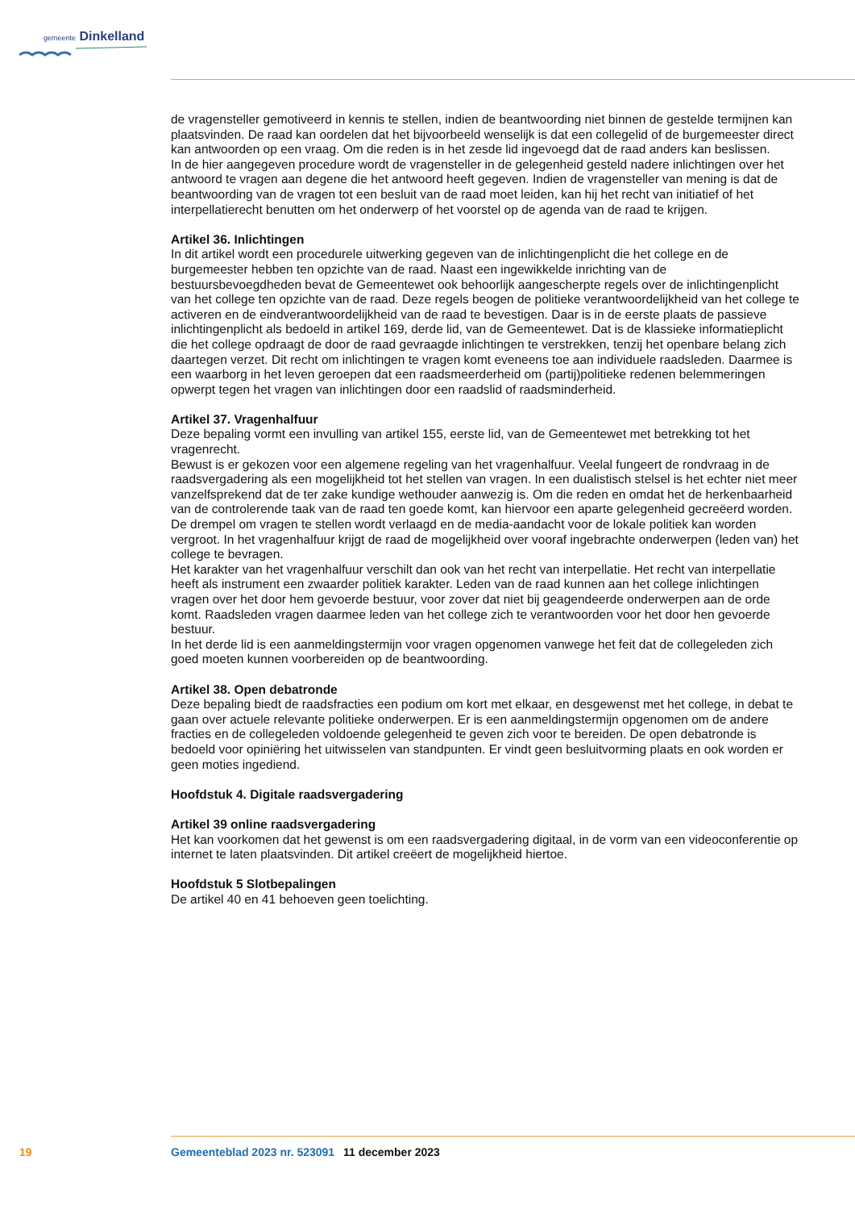gemeente Dinkelland
de vragensteller gemotiveerd in kennis te stellen, indien de beantwoording niet binnen de gestelde termijnen kan plaatsvinden. De raad kan oordelen dat het bijvoorbeeld wenselijk is dat een collegelid of de burgemeester direct kan antwoorden op een vraag. Om die reden is in het zesde lid ingevoegd dat de raad anders kan beslissen.
In de hier aangegeven procedure wordt de vragensteller in de gelegenheid gesteld nadere inlichtingen over het antwoord te vragen aan degene die het antwoord heeft gegeven. Indien de vragensteller van mening is dat de beantwoording van de vragen tot een besluit van de raad moet leiden, kan hij het recht van initiatief of het interpellatierecht benutten om het onderwerp of het voorstel op de agenda van de raad te krijgen.
Artikel 36. Inlichtingen
In dit artikel wordt een procedurele uitwerking gegeven van de inlichtingenplicht die het college en de burgemeester hebben ten opzichte van de raad. Naast een ingewikkelde inrichting van de bestuursbevoegdheden bevat de Gemeentewet ook behoorlijk aangescherpte regels over de inlichtingenplicht van het college ten opzichte van de raad. Deze regels beogen de politieke verantwoordelijkheid van het college te activeren en de eindverantwoordelijkheid van de raad te bevestigen. Daar is in de eerste plaats de passieve inlichtingenplicht als bedoeld in artikel 169, derde lid, van de Gemeentewet. Dat is de klassieke informatieplicht die het college opdraagt de door de raad gevraagde inlichtingen te verstrekken, tenzij het openbare belang zich daartegen verzet. Dit recht om inlichtingen te vragen komt eveneens toe aan individuele raadsleden. Daarmee is een waarborg in het leven geroepen dat een raadsmeerderheid om (partij)politieke redenen belemmeringen opwerpt tegen het vragen van inlichtingen door een raadslid of raadsminderheid.
Artikel 37. Vragenhalfuur
Deze bepaling vormt een invulling van artikel 155, eerste lid, van de Gemeentewet met betrekking tot het vragenrecht.
Bewust is er gekozen voor een algemene regeling van het vragenhalfuur. Veelal fungeert de rondvraag in de raadsvergadering als een mogelijkheid tot het stellen van vragen. In een dualistisch stelsel is het echter niet meer vanzelfsprekend dat de ter zake kundige wethouder aanwezig is. Om die reden en omdat het de herkenbaarheid van de controlerende taak van de raad ten goede komt, kan hiervoor een aparte gelegenheid gecreëerd worden. De drempel om vragen te stellen wordt verlaagd en de media-aandacht voor de lokale politiek kan worden vergroot. In het vragenhalfuur krijgt de raad de mogelijkheid over vooraf ingebrachte onderwerpen (leden van) het college te bevragen.
Het karakter van het vragenhalfuur verschilt dan ook van het recht van interpellatie. Het recht van interpellatie heeft als instrument een zwaarder politiek karakter. Leden van de raad kunnen aan het college inlichtingen vragen over het door hem gevoerde bestuur, voor zover dat niet bij geagendeerde onderwerpen aan de orde komt. Raadsleden vragen daarmee leden van het college zich te verantwoorden voor het door hen gevoerde bestuur.
In het derde lid is een aanmeldingstermijn voor vragen opgenomen vanwege het feit dat de collegeleden zich goed moeten kunnen voorbereiden op de beantwoording.
Artikel 38. Open debatronde
Deze bepaling biedt de raadsfracties een podium om kort met elkaar, en desgewenst met het college, in debat te gaan over actuele relevante politieke onderwerpen. Er is een aanmeldingstermijn opgenomen om de andere fracties en de collegeleden voldoende gelegenheid te geven zich voor te bereiden. De open debatronde is bedoeld voor opiniëring het uitwisselen van standpunten. Er vindt geen besluitvorming plaats en ook worden er geen moties ingediend.
Hoofdstuk 4. Digitale raadsvergadering
Artikel 39 online raadsvergadering
Het kan voorkomen dat het gewenst is om een raadsvergadering digitaal, in de vorm van een videoconferentie op internet te laten plaatsvinden. Dit artikel creëert de mogelijkheid hiertoe.
Hoofdstuk 5 Slotbepalingen
De artikel 40 en 41 behoeven geen toelichting.
19 Gemeenteblad 2023 nr. 523091 11 december 2023